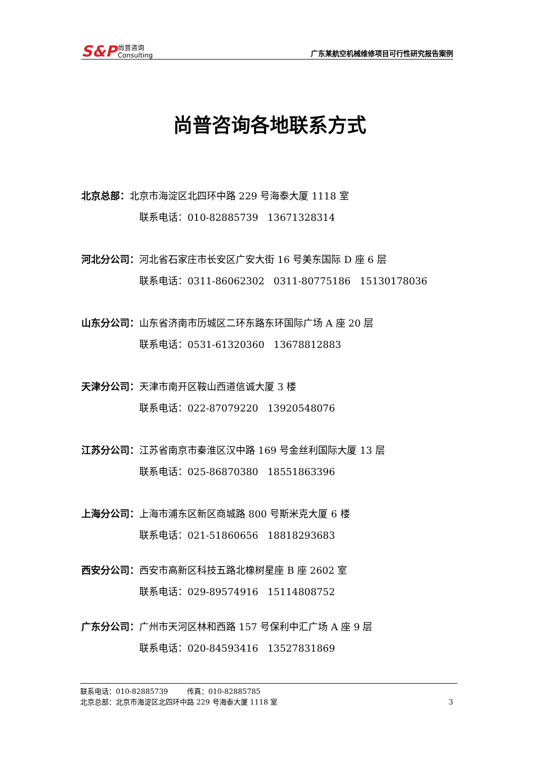S&P 尚普咨询
Consulting
广东某航空机械维修项目可行性研究报告案例
尚普咨询各地联系方式
北京总部：北京市海淀区北四环中路 229 号海泰大厦 1118 室
联系电话：010-82885739 13671328314
河北分公司：河北省石家庄市长安区广安大街 16 号美东国际 D 座 6 层
联系电话：0311-86062302 0311-80775186 15130178036
山东分公司：山东省济南市历城区二环东路东环国际广场 A 座 20 层
联系电话：0531-61320360 13678812883
天津分公司：天津市南开区鞍山西道信诚大厦 3 楼
联系电话：022-87079220 13920548076
江苏分公司：江苏省南京市秦淮区汉中路 169 号金丝利国际大厦 13 层
联系电话：025-86870380 18551863396
上海分公司：上海市浦东区新区商城路 800 号斯米克大厦 6 楼
联系电话：021-51860656 18818293683
西安分公司：西安市高新区科技五路北橡树星座 B 座 2602 室
联系电话：029-89574916 15114808752
广东分公司：广州市天河区林和西路 157 号保利中汇广场 A 座 9 层
联系电话：020-84593416 13527831869
联系电话：010-82885739 传真：010-82885785
北京总部：北京市海淀区北四环中路 229 号海泰大厦 1118 室 3